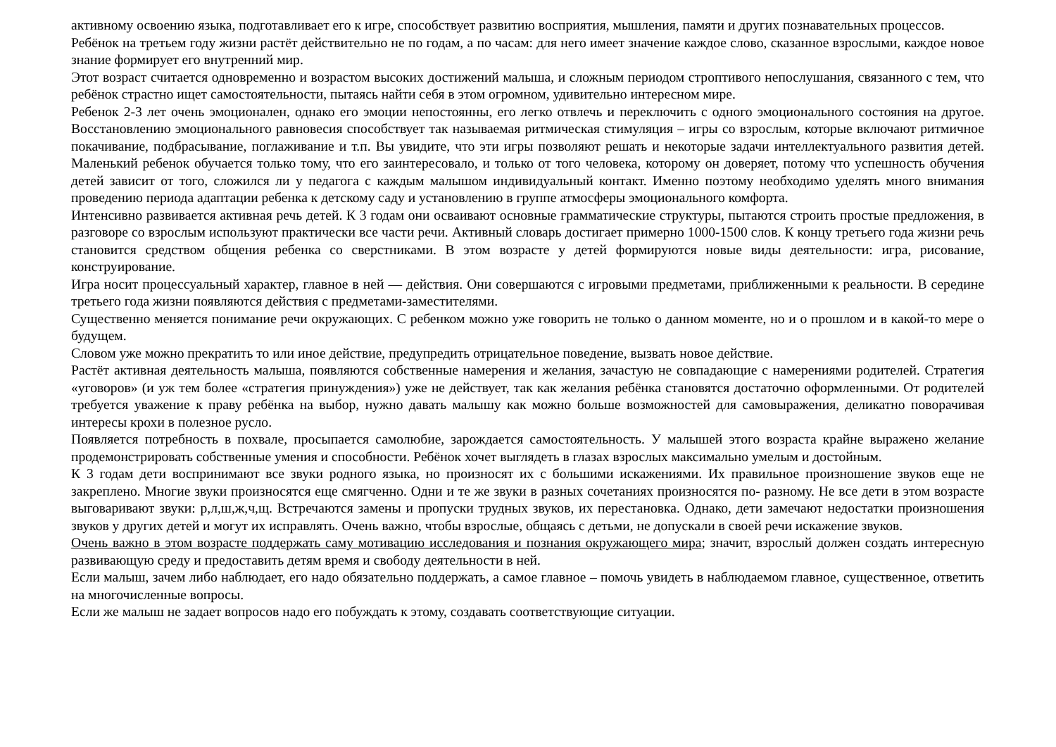активному освоению языка, подготавливает его к игре, способствует развитию восприятия, мышления, памяти и других познавательных процессов.
Ребёнок на третьем году жизни растёт действительно не по годам, а по часам: для него имеет значение каждое слово, сказанное взрослыми, каждое новое знание формирует его внутренний мир.
Этот возраст считается одновременно и возрастом высоких достижений малыша, и сложным периодом строптивого непослушания, связанного с тем, что ребёнок страстно ищет самостоятельности, пытаясь найти себя в этом огромном, удивительно интересном мире.
Ребенок 2-3 лет очень эмоционален, однако его эмоции непостоянны, его легко отвлечь и переключить с одного эмоционального состояния на другое. Восстановлению эмоционального равновесия способствует так называемая ритмическая стимуляция – игры со взрослым, которые включают ритмичное покачивание, подбрасывание, поглаживание и т.п. Вы увидите, что эти игры позволяют решать и некоторые задачи интеллектуального развития детей. Маленький ребенок обучается только тому, что его заинтересовало, и только от того человека, которому он доверяет, потому что успешность обучения детей зависит от того, сложился ли у педагога с каждым малышом индивидуальный контакт. Именно поэтому необходимо уделять много внимания проведению периода адаптации ребенка к детскому саду и установлению в группе атмосферы эмоционального комфорта.
Интенсивно развивается активная речь детей. К 3 годам они осваивают основные грамматические структуры, пытаются строить простые предложения, в разговоре со взрослым используют практически все части речи. Активный словарь достигает примерно 1000-1500 слов. К концу третьего года жизни речь становится средством общения ребенка со сверстниками. В этом возрасте у детей формируются новые виды деятельности: игра, рисование, конструирование.
Игра носит процессуальный характер, главное в ней — действия. Они совершаются с игровыми предметами, приближенными к реальности. В середине третьего года жизни появляются действия с предметами-заместителями.
Существенно меняется понимание речи окружающих. С ребенком можно уже говорить не только о данном моменте, но и о прошлом и в какой-то мере о будущем.
Словом уже можно прекратить то или иное действие, предупредить отрицательное поведение, вызвать новое действие.
Растёт активная деятельность малыша, появляются собственные намерения и желания, зачастую не совпадающие с намерениями родителей. Стратегия «уговоров» (и уж тем более «стратегия принуждения») уже не действует, так как желания ребёнка становятся достаточно оформленными. От родителей требуется уважение к праву ребёнка на выбор, нужно давать малышу как можно больше возможностей для самовыражения, деликатно поворачивая интересы крохи в полезное русло.
Появляется потребность в похвале, просыпается самолюбие, зарождается самостоятельность. У малышей этого возраста крайне выражено желание продемонстрировать собственные умения и способности. Ребёнок хочет выглядеть в глазах взрослых максимально умелым и достойным.
К 3 годам дети воспринимают все звуки родного языка, но произносят их с большими искажениями. Их правильное произношение звуков еще не закреплено. Многие звуки произносятся еще смягченно. Одни и те же звуки в разных сочетаниях произносятся по- разному. Не все дети в этом возрасте выговаривают звуки: р,л,ш,ж,ч,щ. Встречаются замены и пропуски трудных звуков, их перестановка. Однако, дети замечают недостатки произношения звуков у других детей и могут их исправлять. Очень важно, чтобы взрослые, общаясь с детьми, не допускали в своей речи искажение звуков.
Очень важно в этом возрасте поддержать саму мотивацию исследования и познания окружающего мира; значит, взрослый должен создать интересную развивающую среду и предоставить детям время и свободу деятельности в ней.
Если малыш, зачем либо наблюдает, его надо обязательно поддержать, а самое главное – помочь увидеть в наблюдаемом главное, существенное, ответить на многочисленные вопросы.
Если же малыш не задает вопросов надо его побуждать к этому, создавать соответствующие ситуации.